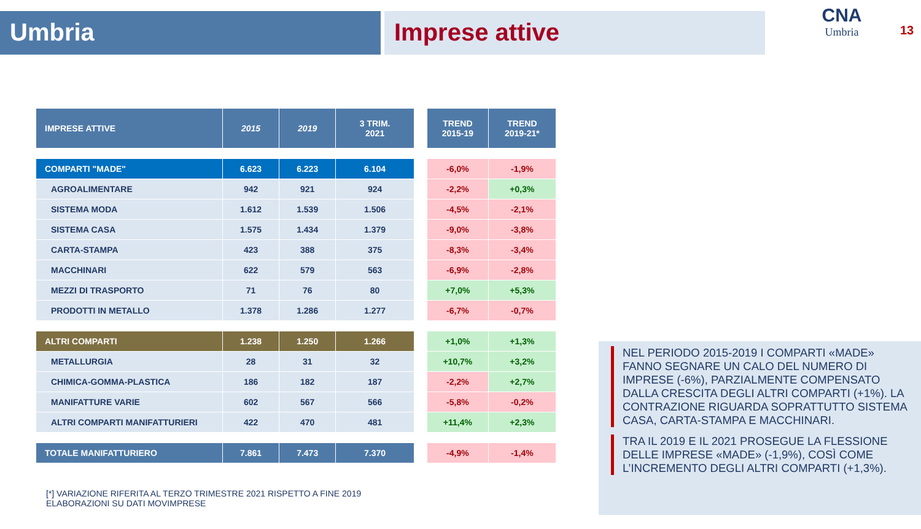Umbria Imprese attive
CNA
Umbria
13
| IMPRESE ATTIVE | 2015 | 2019 | 3 TRIM. 2021 |
| --- | --- | --- | --- |
| COMPARTI "MADE" | 6.623 | 6.223 | 6.104 |
| AGROALIMENTARE | 942 | 921 | 924 |
| SISTEMA MODA | 1.612 | 1.539 | 1.506 |
| SISTEMA CASA | 1.575 | 1.434 | 1.379 |
| CARTA-STAMPA | 423 | 388 | 375 |
| MACCHINARI | 622 | 579 | 563 |
| MEZZI DI TRASPORTO | 71 | 76 | 80 |
| PRODOTTI IN METALLO | 1.378 | 1.286 | 1.277 |
| ALTRI COMPARTI | 1.238 | 1.250 | 1.266 |
| METALLURGIA | 28 | 31 | 32 |
| CHIMICA-GOMMA-PLASTICA | 186 | 182 | 187 |
| MANIFATTURE VARIE | 602 | 567 | 566 |
| ALTRI COMPARTI MANIFATTURIERI | 422 | 470 | 481 |
| TOTALE MANIFATTURIERO | 7.861 | 7.473 | 7.370 |
| TREND 2015-19 | TREND 2019-21* |
| --- | --- |
| -6,0% | -1,9% |
| -2,2% | +0,3% |
| -4,5% | -2,1% |
| -9,0% | -3,8% |
| -8,3% | -3,4% |
| -6,9% | -2,8% |
| +7,0% | +5,3% |
| -6,7% | -0,7% |
| +1,0% | +1,3% |
| +10,7% | +3,2% |
| -2,2% | +2,7% |
| -5,8% | -0,2% |
| +11,4% | +2,3% |
| -4,9% | -1,4% |
NEL PERIODO 2015-2019 I COMPARTI «MADE» FANNO SEGNARE UN CALO DEL NUMERO DI IMPRESE (-6%), PARZIALMENTE COMPENSATO DALLA CRESCITA DEGLI ALTRI COMPARTI (+1%). LA CONTRAZIONE RIGUARDA SOPRATTUTTO SISTEMA CASA, CARTA-STAMPA E MACCHINARI.
TRA IL 2019 E IL 2021 PROSEGUE LA FLESSIONE DELLE IMPRESE «MADE» (-1,9%), COSÌ COME L’INCREMENTO DEGLI ALTRI COMPARTI (+1,3%).
[*] VARIAZIONE RIFERITA AL TERZO TRIMESTRE 2021 RISPETTO A FINE 2019
ELABORAZIONI SU DATI MOVIMPRESE